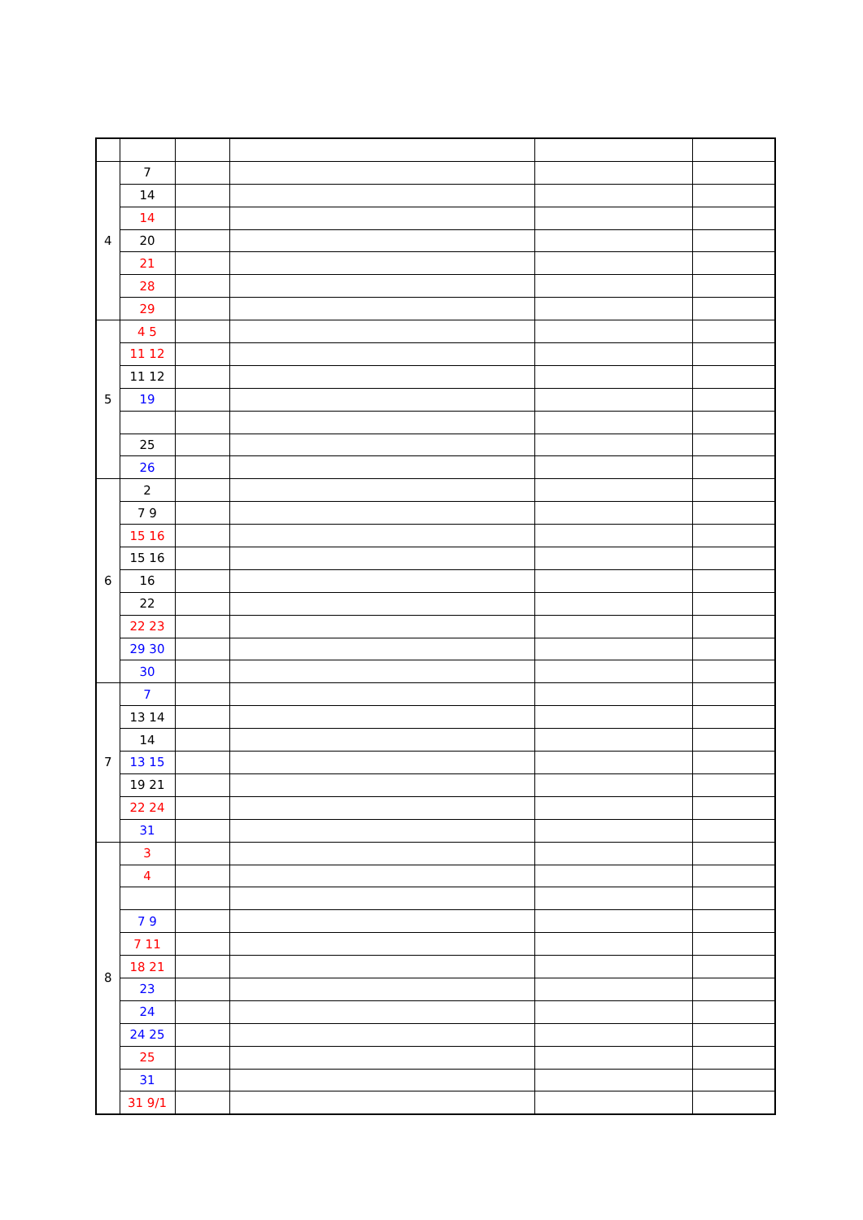| 4 | 7 | | | | |
| | 14 | | | | |
| | 14 | | | | |
| | 20 | | | | |
| | 21 | | | | |
| | 28 | | | | |
| | 29 | | | | |
| 5 | 4 5 | | | | |
| | 11 12 | | | | |
| | 11 12 | | | | |
| | 19 | | | | |
| | 25 | | | | |
| | 26 | | | | |
| 6 | 2 | | | | |
| | 7 9 | | | | |
| | 15 16 | | | | |
| | 15 16 | | | | |
| | 16 | | | | |
| | 22 | | | | |
| | 22 23 | | | | |
| | 29 30 | | | | |
| | 30 | | | | |
| 7 | 7 | | | | |
| | 13 14 | | | | |
| | 14 | | | | |
| | 13 15 | | | | |
| | 19 21 | | | | |
| | 22 24 | | | | |
| | 31 | | | | |
| 8 | 3 | | | | |
| | 4 | | | | |
| | 7 9 | | | | |
| | 7 11 | | | | |
| | 18 21 | | | | |
| | 23 | | | | |
| | 24 | | | | |
| | 24 25 | | | | |
| | 25 | | | | |
| | 31 | | | | |
| | 31 9/1 | | | | |